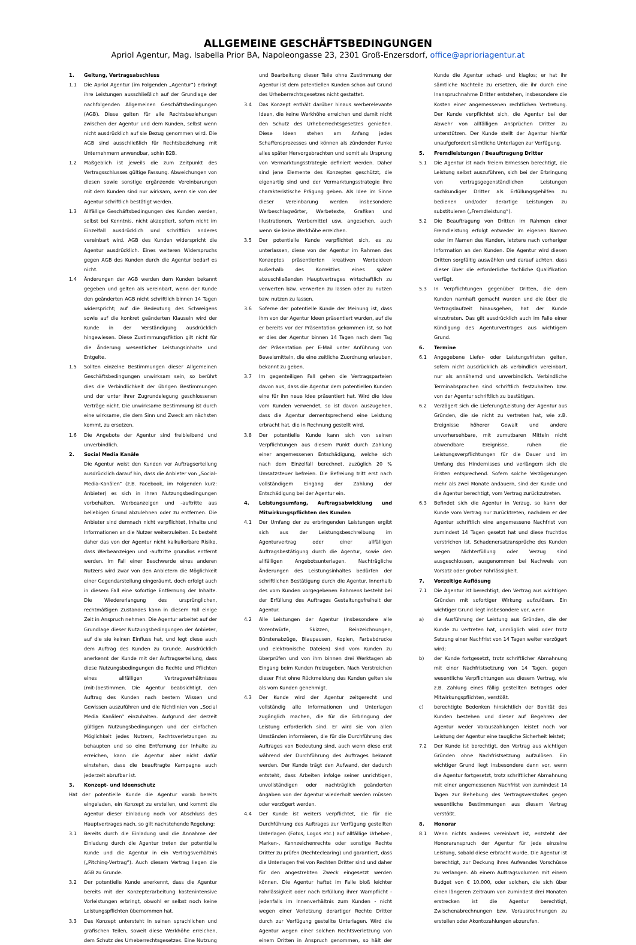ALLGEMEINE GESCHÄFTSBEDINGUNGEN
AprioI Agentur, Mag. Isabella Prior BA, Napoleongasse 23, 2301 Groß-Enzersdorf, office@aprioriagentur.at
1. Geltung, Vertragsabschluss
1.1 Die AprioI Agentur (im Folgenden „Agentur“) erbringt ihre Leistungen ausschließlich auf der Grundlage der nachfolgenden Allgemeinen Geschäftsbedingungen (AGB). Diese gelten für alle Rechtsbeziehungen zwischen der Agentur und dem Kunden, selbst wenn nicht ausdrücklich auf sie Bezug genommen wird. Die AGB sind ausschließlich für Rechtsbeziehung mit Unternehmern anwendbar, sohin B2B.
1.2 Maßgeblich ist jeweils die zum Zeitpunkt des Vertragsschlusses gültige Fassung. Abweichungen von diesen sowie sonstige ergänzende Vereinbarungen mit dem Kunden sind nur wirksam, wenn sie von der Agentur schriftlich bestätigt werden.
1.3 Allfällige Geschäftsbedingungen des Kunden werden, selbst bei Kenntnis, nicht akzeptiert, sofern nicht im Einzelfall ausdrücklich und schriftlich anderes vereinbart wird. AGB des Kunden widerspricht die Agentur ausdrücklich. Eines weiteren Widerspruchs gegen AGB des Kunden durch die Agentur bedarf es nicht.
1.4 Änderungen der AGB werden dem Kunden bekannt gegeben und gelten als vereinbart, wenn der Kunde den geänderten AGB nicht schriftlich binnen 14 Tagen widerspricht; auf die Bedeutung des Schweigens sowie auf die konkret geänderten Klauseln wird der Kunde in der Verständigung ausdrücklich hingewiesen. Diese Zustimmungsfiktion gilt nicht für die Änderung wesentlicher Leistungsinhalte und Entgelte.
1.5 Sollten einzelne Bestimmungen dieser Allgemeinen Geschäftsbedingungen unwirksam sein, so berührt dies die Verbindlichkeit der übrigen Bestimmungen und der unter ihrer Zugrundelegung geschlossenen Verträge nicht. Die unwirksame Bestimmung ist durch eine wirksame, die dem Sinn und Zweck am nächsten kommt, zu ersetzen.
1.6 Die Angebote der Agentur sind freibleibend und unverbindlich.
2. Social Media Kanäle
Die Agentur weist den Kunden vor Auftragserteilung ausdrücklich darauf hin, dass die Anbieter von „Social-Media-Kanälen“ (z.B. Facebook, im Folgenden kurz: Anbieter) es sich in ihren Nutzungsbedingungen vorbehalten, Werbeanzeigen und -auftritte aus beliebigen Grund abzulehnen oder zu entfernen. Die Anbieter sind demnach nicht verpflichtet, Inhalte und Informationen an die Nutzer weiterzuleiten. Es besteht daher das von der Agentur nicht kalkulierbare Risiko, dass Werbeanzeigen und -auftritte grundlos entfernt werden. Im Fall einer Beschwerde eines anderen Nutzers wird zwar von den Anbietern die Möglichkeit einer Gegendarstellung eingeräumt, doch erfolgt auch in diesem Fall eine sofortige Entfernung der Inhalte. Die Wiedererlangung des ursprünglichen, rechtmäßigen Zustandes kann in diesem Fall einige Zeit in Anspruch nehmen. Die Agentur arbeitet auf der Grundlage dieser Nutzungsbedingungen der Anbieter, auf die sie keinen Einfluss hat, und legt diese auch dem Auftrag des Kunden zu Grunde. Ausdrücklich anerkennt der Kunde mit der Auftragserteilung, dass diese Nutzungsbedingungen die Rechte und Pflichten eines allfälligen Vertragsverhältnisses (mit-)bestimmen. Die Agentur beabsichtigt, den Auftrag des Kunden nach bestem Wissen und Gewissen auszuführen und die Richtlinien von „Social Media Kanälen“ einzuhalten. Aufgrund der derzeit gültigen Nutzungsbedingungen und der einfachen Möglichkeit jedes Nutzers, Rechtsverletzungen zu behaupten und so eine Entfernung der Inhalte zu erreichen, kann die Agentur aber nicht dafür einstehen, dass die beauftragte Kampagne auch jederzeit abrufbar ist.
3. Konzept- und Ideenschutz
Hat der potentielle Kunde die Agentur vorab bereits eingeladen, ein Konzept zu erstellen, und kommt die Agentur dieser Einladung noch vor Abschluss des Hauptvertrages nach, so gilt nachstehende Regelung:
3.1 Bereits durch die Einladung und die Annahme der Einladung durch die Agentur treten der potentielle Kunde und die Agentur in ein Vertragsverhältnis („Pitching-Vertrag“). Auch diesem Vertrag liegen die AGB zu Grunde.
3.2 Der potentielle Kunde anerkennt, dass die Agentur bereits mit der Konzepterarbeitung kostenintensive Vorleistungen erbringt, obwohl er selbst noch keine Leistungspflichten übernommen hat.
3.3 Das Konzept untersteht in seinen sprachlichen und grafischen Teilen, soweit diese Werkhöhe erreichen, dem Schutz des Urheberrechtsgesetzes. Eine Nutzung und Bearbeitung dieser Teile ohne Zustimmung der Agentur ist dem potentiellen Kunden schon auf Grund des Urheberrechtsgesetzes nicht gestattet.
3.4 Das Konzept enthält darüber hinaus werberelevante Ideen, die keine Werkhöhe erreichen und damit nicht den Schutz des Urheberrechtsgesetzes genießen. Diese Ideen stehen am Anfang jedes Schaffensprozesses und können als zündender Funke alles später Hervorgebrachten und somit als Ursprung von Vermarktungsstrategie definiert werden. Daher sind jene Elemente des Konzeptes geschützt, die eigenartig sind und der Vermarktungsstrategie ihre charakteristische Prägung geben. Als Idee im Sinne dieser Vereinbarung werden insbesondere Werbeschlagwörter, Werbetexte, Grafiken und Illustrationen, Werbemittel usw. angesehen, auch wenn sie keine Werkhöhe erreichen.
3.5 Der potentielle Kunde verpflichtet sich, es zu unterlassen, diese von der Agentur im Rahmen des Konzeptes präsentierten kreativen Werbeideen außerhalb des Korrektivs eines später abzuschließenden Hauptvertrages wirtschaftlich zu verwerten bzw. verwerten zu lassen oder zu nutzen bzw. nutzen zu lassen.
3.6 Soferne der potentielle Kunde der Meinung ist, dass ihm von der Agentur Ideen präsentiert wurden, auf die er bereits vor der Präsentation gekommen ist, so hat er dies der Agentur binnen 14 Tagen nach dem Tag der Präsentation per E-Mail unter Anführung von Beweismitteln, die eine zeitliche Zuordnung erlauben, bekannt zu geben.
3.7 Im gegenteiligen Fall gehen die Vertragsparteien davon aus, dass die Agentur dem potentiellen Kunden eine für ihn neue Idee präsentiert hat. Wird die Idee vom Kunden verwendet, so ist davon auszugehen, dass die Agentur dementsprechend eine Leistung erbracht hat, die in Rechnung gestellt wird.
3.8 Der potentielle Kunde kann sich von seinen Verpflichtungen aus diesem Punkt durch Zahlung einer angemessenen Entschädigung, welche sich nach dem Einzelfall berechnet, zuzüglich 20 % Umsatzsteuer befreien. Die Befreiung tritt erst nach vollständigem Eingang der Zahlung der Entschädigung bei der Agentur ein.
4. Leistungsumfang, Auftragsabwicklung und Mitwirkungspflichten des Kunden
4.1 Der Umfang der zu erbringenden Leistungen ergibt sich aus der Leistungsbeschreibung im Agenturvertrag oder einer allfälligen Auftragsbestätigung durch die Agentur, sowie den allfälligen Angebotsunterlagen. Nachträgliche Änderungen des Leistungsinhaltes bedürfen der schriftlichen Bestätigung durch die Agentur. Innerhalb des vom Kunden vorgegebenen Rahmens besteht bei der Erfüllung des Auftrages Gestaltungsfreiheit der Agentur.
4.2 Alle Leistungen der Agentur (insbesondere alle Vorentwürfe, Skizzen, Reinzeichnungen, Bürstenabzüge, Blaupausen, Kopien, Farbabdrucke und elektronische Dateien) sind vom Kunden zu überprüfen und von ihm binnen drei Werktagen ab Eingang beim Kunden freizugeben. Nach Verstreichen dieser Frist ohne Rückmeldung des Kunden gelten sie als vom Kunden genehmigt.
4.3 Der Kunde wird der Agentur zeitgerecht und vollständig alle Informationen und Unterlagen zugänglich machen, die für die Erbringung der Leistung erforderlich sind. Er wird sie von allen Umständen informieren, die für die Durchführung des Auftrages von Bedeutung sind, auch wenn diese erst während der Durchführung des Auftrages bekannt werden. Der Kunde trägt den Aufwand, der dadurch entsteht, dass Arbeiten infolge seiner unrichtigen, unvollständigen oder nachträglich geänderten Angaben von der Agentur wiederholt werden müssen oder verzögert werden.
4.4 Der Kunde ist weiters verpflichtet, die für die Durchführung des Auftrages zur Verfügung gestellten Unterlagen (Fotos, Logos etc.) auf allfällige Urheber-, Marken-, Kennzeichenrechte oder sonstige Rechte Dritter zu prüfen (Rechteclearing) und garantiert, dass die Unterlagen frei von Rechten Dritter sind und daher für den angestrebten Zweck eingesetzt werden können. Die Agentur haftet im Falle bloß leichter Fahrlässigkeit oder nach Erfüllung ihrer Warnpflicht - jedenfalls im Innenverhältnis zum Kunden - nicht wegen einer Verletzung derartiger Rechte Dritter durch zur Verfügung gestellte Unterlagen. Wird die Agentur wegen einer solchen Rechtsverletzung von einem Dritten in Anspruch genommen, so hält der Kunde die Agentur schad- und klaglos; er hat ihr sämtliche Nachteile zu ersetzen, die ihr durch eine Inanspruchnahme Dritter entstehen, insbesondere die Kosten einer angemessenen rechtlichen Vertretung. Der Kunde verpflichtet sich, die Agentur bei der Abwehr von allfälligen Ansprüchen Dritter zu unterstützen. Der Kunde stellt der Agentur hierfür unaufgefordert sämtliche Unterlagen zur Verfügung.
5. Fremdleistungen / Beauftragung Dritter
5.1 Die Agentur ist nach freiem Ermessen berechtigt, die Leistung selbst auszuführen, sich bei der Erbringung von vertragsgegenständlichen Leistungen sachkundiger Dritter als Erfüllungsgehilfen zu bedienen und/oder derartige Leistungen zu substituieren („Fremdleistung“).
5.2 Die Beauftragung von Dritten im Rahmen einer Fremdleistung erfolgt entweder im eigenen Namen oder im Namen des Kunden, letztere nach vorheriger Information an den Kunden. Die Agentur wird diesen Dritten sorgfältig auswählen und darauf achten, dass dieser über die erforderliche fachliche Qualifikation verfügt.
5.3 In Verpflichtungen gegenüber Dritten, die dem Kunden namhaft gemacht wurden und die über die Vertragslaufzeit hinausgehen, hat der Kunde einzutreten. Das gilt ausdrücklich auch im Falle einer Kündigung des Agenturvertrages aus wichtigem Grund.
6. Termine
6.1 Angegebene Liefer- oder Leistungsfristen gelten, sofern nicht ausdrücklich als verbindlich vereinbart, nur als annähernd und unverbindlich. Verbindliche Terminabsprachen sind schriftlich festzuhalten bzw. von der Agentur schriftlich zu bestätigen.
6.2 Verzögert sich die Lieferung/Leistung der Agentur aus Gründen, die sie nicht zu vertreten hat, wie z.B. Ereignisse höherer Gewalt und andere unvorhersehbare, mit zumutbaren Mitteln nicht abwendbare Ereignisse, ruhen die Leistungsverpflichtungen für die Dauer und im Umfang des Hindernisses und verlängern sich die Fristen entsprechend. Sofern solche Verzögerungen mehr als zwei Monate andauern, sind der Kunde und die Agentur berechtigt, vom Vertrag zurückzutreten.
6.3 Befindet sich die Agentur in Verzug, so kann der Kunde vom Vertrag nur zurücktreten, nachdem er der Agentur schriftlich eine angemessene Nachfrist von zumindest 14 Tagen gesetzt hat und diese fruchtlos verstrichen ist. Schadenersatzansprüche des Kunden wegen Nichterfüllung oder Verzug sind ausgeschlossen, ausgenommen bei Nachweis von Vorsatz oder grober Fahrlässigkeit.
7. Vorzeitige Auflösung
7.1 Die Agentur ist berechtigt, den Vertrag aus wichtigen Gründen mit sofortiger Wirkung aufzulösen. Ein wichtiger Grund liegt insbesondere vor, wenn
a) die Ausführung der Leistung aus Gründen, die der Kunde zu vertreten hat, unmöglich wird oder trotz Setzung einer Nachfrist von 14 Tagen weiter verzögert wird;
b) der Kunde fortgesetzt, trotz schriftlicher Abmahnung mit einer Nachfristsetzung von 14 Tagen, gegen wesentliche Verpflichtungen aus diesem Vertrag, wie z.B. Zahlung eines fällig gestellten Betrages oder Mitwirkungspflichten, verstößt.
c) berechtigte Bedenken hinsichtlich der Bonität des Kunden bestehen und dieser auf Begehren der Agentur weder Vorauszahlungen leistet noch vor Leistung der Agentur eine taugliche Sicherheit leistet;
7.2 Der Kunde ist berechtigt, den Vertrag aus wichtigen Gründen ohne Nachfristsetzung aufzulösen. Ein wichtiger Grund liegt insbesondere dann vor, wenn die Agentur fortgesetzt, trotz schriftlicher Abmahnung mit einer angemessenen Nachfrist von zumindest 14 Tagen zur Behebung des Vertragsverstoßes gegen wesentliche Bestimmungen aus diesem Vertrag verstößt.
8. Honorar
8.1 Wenn nichts anderes vereinbart ist, entsteht der Honoraranspruch der Agentur für jede einzelne Leistung, sobald diese erbracht wurde. Die Agentur ist berechtigt, zur Deckung ihres Aufwandes Vorschüsse zu verlangen. Ab einem Auftragsvolumen mit einem Budget von € 10.000, oder solchen, die sich über einen längeren Zeitraum von zumindest drei Monaten erstrecken ist die Agentur berechtigt, Zwischenabrechnungen bzw. Vorausrechnungen zu erstellen oder Akontozahlungen abzurufen.